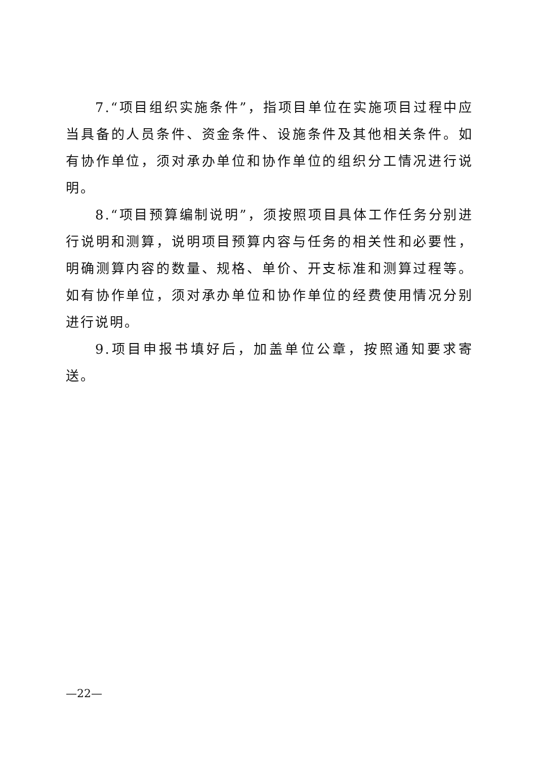7.“项目组织实施条件”，指项目单位在实施项目过程中应当具备的人员条件、资金条件、设施条件及其他相关条件。如有协作单位，须对承办单位和协作单位的组织分工情况进行说明。
8.“项目预算编制说明”，须按照项目具体工作任务分别进行说明和测算，说明项目预算内容与任务的相关性和必要性，明确测算内容的数量、规格、单价、开支标准和测算过程等。如有协作单位，须对承办单位和协作单位的经费使用情况分别进行说明。
9.项目申报书填好后，加盖单位公章，按照通知要求寄送。
—22—